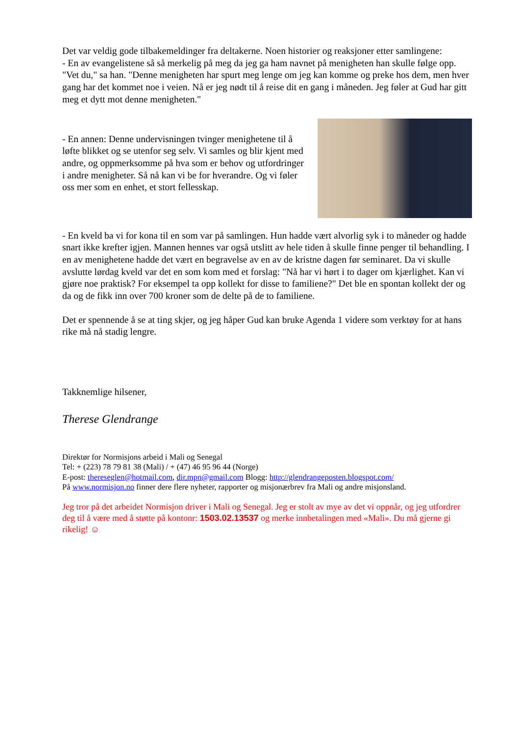Det var veldig gode tilbakemeldinger fra deltakerne. Noen historier og reaksjoner etter samlingene:
- En av evangelistene så så merkelig på meg da jeg ga ham navnet på menigheten han skulle følge opp. "Vet du," sa han. "Denne menigheten har spurt meg lenge om jeg kan komme og preke hos dem, men hver gang har det kommet noe i veien. Nå er jeg nødt til å reise dit en gang i måneden. Jeg føler at Gud har gitt meg et dytt mot denne menigheten."
- En annen: Denne undervisningen tvinger menighetene til å løfte blikket og se utenfor seg selv. Vi samles og blir kjent med andre, og oppmerksomme på hva som er behov og utfordringer i andre menigheter. Så nå kan vi be for hverandre. Og vi føler oss mer som en enhet, et stort fellesskap.
- En kveld ba vi for kona til en som var på samlingen. Hun hadde vært alvorlig syk i to måneder og hadde snart ikke krefter igjen. Mannen hennes var også utslitt av hele tiden å skulle finne penger til behandling. I en av menighetene hadde det vært en begravelse av en av de kristne dagen før seminaret. Da vi skulle avslutte lørdag kveld var det en som kom med et forslag: "Nå har vi hørt i to dager om kjærlighet. Kan vi gjøre noe praktisk? For eksempel ta opp kollekt for disse to familiene?" Det ble en spontan kollekt der og da og de fikk inn over 700 kroner som de delte på de to familiene.
Det er spennende å se at ting skjer, og jeg håper Gud kan bruke Agenda 1 videre som verktøy for at hans rike må nå stadig lengre.
Takknemlige hilsener,
Therese Glendrange
Direktør for Normisjons arbeid i Mali og Senegal
Tel: + (223) 78 79 81 38 (Mali) / + (47) 46 95 96 44 (Norge)
E-post: thereseglen@hotmail.com, dir.mpn@gmail.com Blogg: http://glendrangeposten.blogspot.com/
På www.normisjon.no finner dere flere nyheter, rapporter og misjonærbrev fra Mali og andre misjonsland.
Jeg tror på det arbeidet Normisjon driver i Mali og Senegal. Jeg er stolt av mye av det vi oppnår, og jeg utfordrer deg til å være med å støtte på kontonr: 1503.02.13537 og merke innbetalingen med «Mali». Du må gjerne gi rikelig! ☺